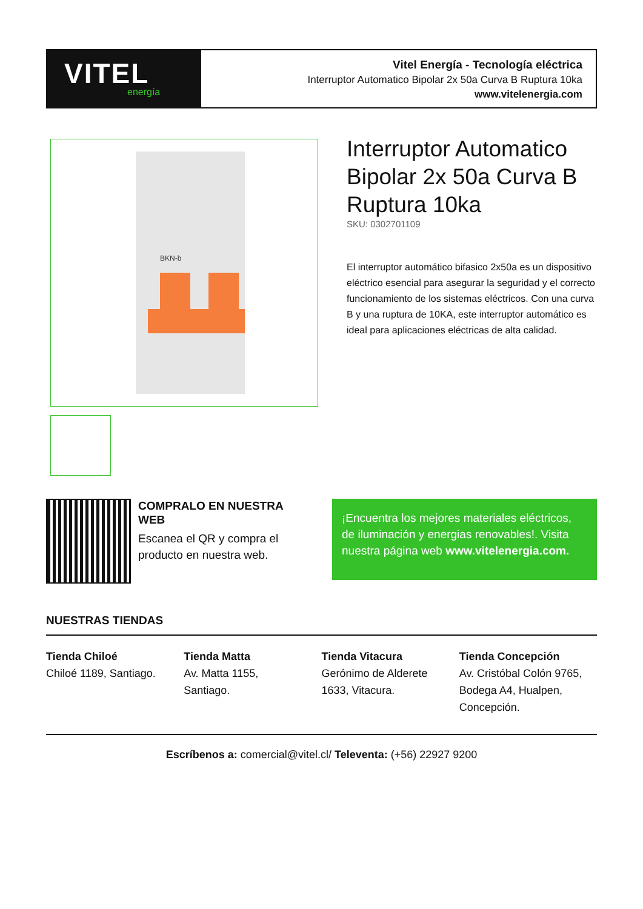VITEL
energía
Vitel Energía - Tecnología eléctrica
Interruptor Automatico Bipolar 2x 50a Curva B Ruptura 10ka
www.vitelenergia.com
BKN-b
Interruptor Automatico Bipolar 2x 50a Curva B Ruptura 10ka
SKU: 0302701109
El interruptor automático bifasico 2x50a es un dispositivo eléctrico esencial para asegurar la seguridad y el correcto funcionamiento de los sistemas eléctricos. Con una curva B y una ruptura de 10KA, este interruptor automático es ideal para aplicaciones eléctricas de alta calidad.
COMPRALO EN NUESTRA WEB
Escanea el QR y compra el producto en nuestra web.
¡Encuentra los mejores materiales eléctricos, de iluminación y energias renovables!. Visita nuestra página web www.vitelenergia.com.
NUESTRAS TIENDAS
Tienda Chiloé
Chiloé 1189, Santiago.
Tienda Matta
Av. Matta 1155,
Santiago.
Tienda Vitacura
Gerónimo de Alderete
1633, Vitacura.
Tienda Concepción
Av. Cristóbal Colón 9765, Bodega A4, Hualpen, Concepción.
Escríbenos a: comercial@vitel.cl/ Televenta: (+56) 22927 9200